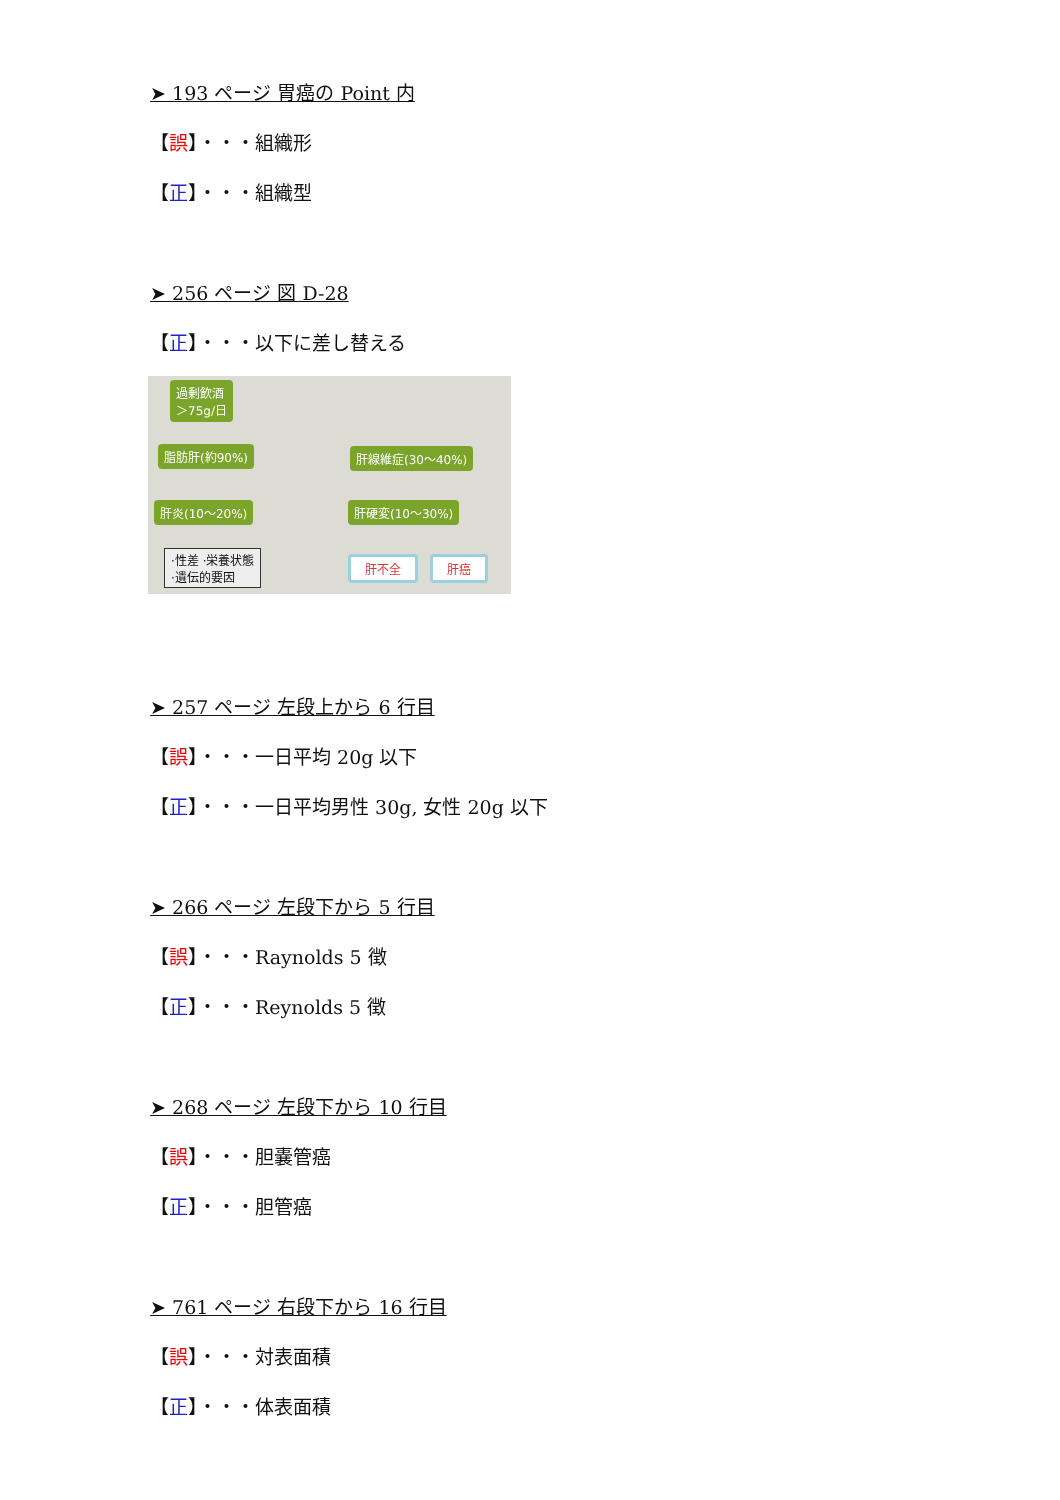➤ 193 ページ 胃癌の Point 内
【誤】・・・組織形
【正】・・・組織型
➤ 256 ページ 図 D-28
【正】・・・以下に差し替える
過剰飲酒
＞75g/日
脂肪肝(約90%) 肝線維症(30～40%)
肝炎(10～20%) 肝硬変(10～30%)
·性差 ·栄養状態
·遺伝的要因
肝不全 肝癌
➤ 257 ページ 左段上から 6 行目
【誤】・・・一日平均 20g 以下
【正】・・・一日平均男性 30g, 女性 20g 以下
➤ 266 ページ 左段下から 5 行目
【誤】・・・Raynolds 5 徴
【正】・・・Reynolds 5 徴
➤ 268 ページ 左段下から 10 行目
【誤】・・・胆嚢管癌
【正】・・・胆管癌
➤ 761 ページ 右段下から 16 行目
【誤】・・・対表面積
【正】・・・体表面積